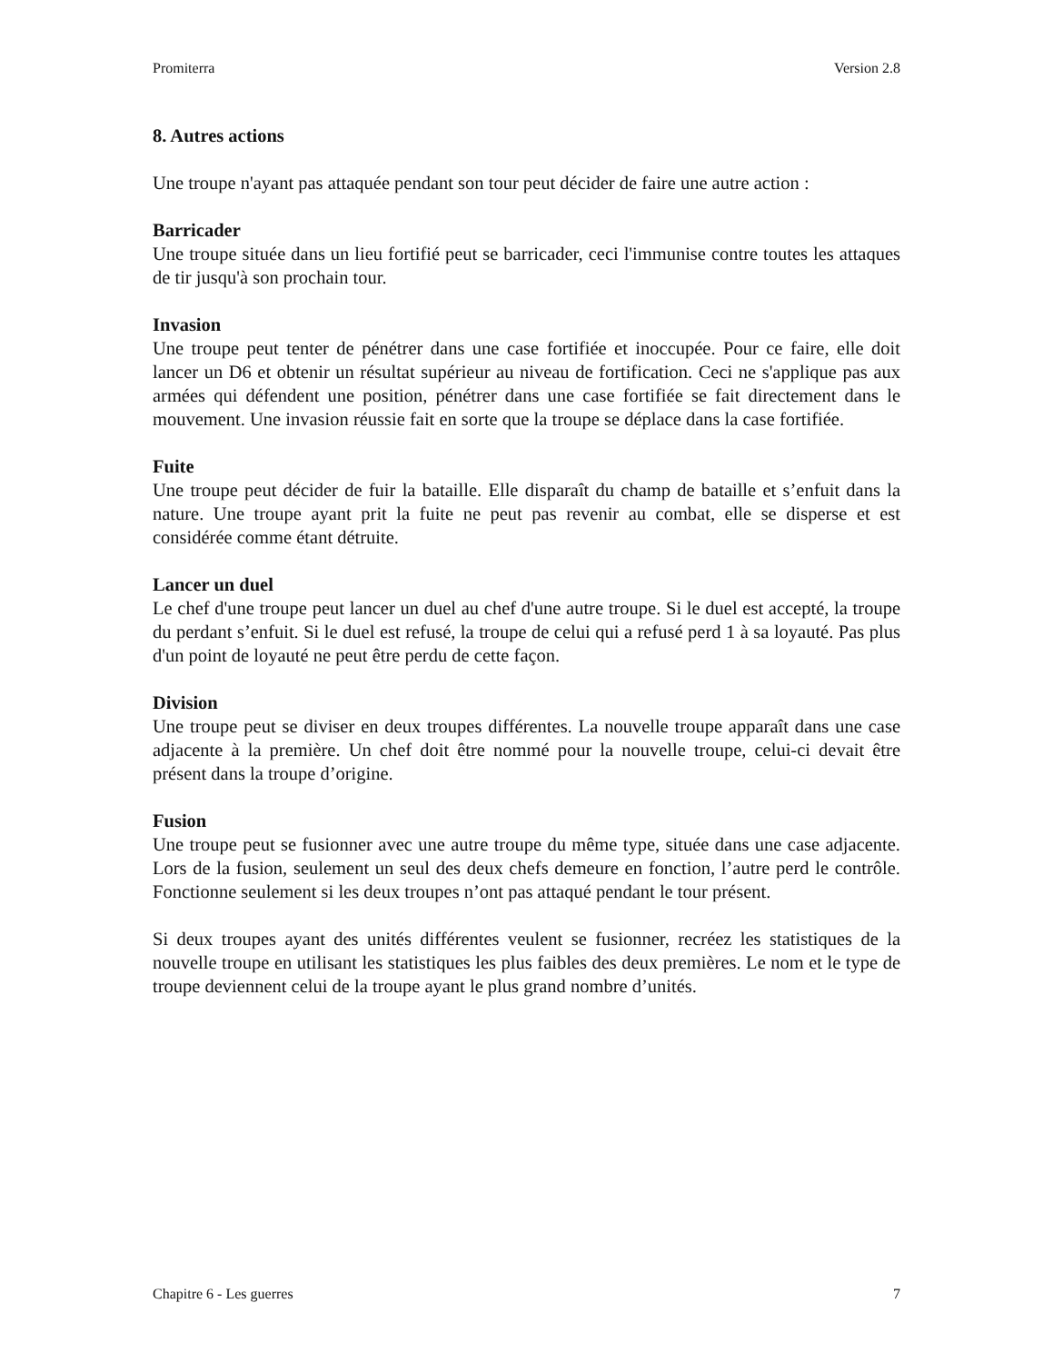Promiterra Version 2.8
8. Autres actions
Une troupe n'ayant pas attaquée pendant son tour peut décider de faire une autre action :
Barricader
Une troupe située dans un lieu fortifié peut se barricader, ceci l'immunise contre toutes les attaques de tir jusqu'à son prochain tour.
Invasion
Une troupe peut tenter de pénétrer dans une case fortifiée et inoccupée. Pour ce faire, elle doit lancer un D6 et obtenir un résultat supérieur au niveau de fortification. Ceci ne s'applique pas aux armées qui défendent une position, pénétrer dans une case fortifiée se fait directement dans le mouvement. Une invasion réussie fait en sorte que la troupe se déplace dans la case fortifiée.
Fuite
Une troupe peut décider de fuir la bataille. Elle disparaît du champ de bataille et s’enfuit dans la nature. Une troupe ayant prit la fuite ne peut pas revenir au combat, elle se disperse et est considérée comme étant détruite.
Lancer un duel
Le chef d'une troupe peut lancer un duel au chef d'une autre troupe. Si le duel est accepté, la troupe du perdant s’enfuit. Si le duel est refusé, la troupe de celui qui a refusé perd 1 à sa loyauté. Pas plus d'un point de loyauté ne peut être perdu de cette façon.
Division
Une troupe peut se diviser en deux troupes différentes. La nouvelle troupe apparaît dans une case adjacente à la première. Un chef doit être nommé pour la nouvelle troupe, celui-ci devait être présent dans la troupe d’origine.
Fusion
Une troupe peut se fusionner avec une autre troupe du même type, située dans une case adjacente. Lors de la fusion, seulement un seul des deux chefs demeure en fonction, l’autre perd le contrôle. Fonctionne seulement si les deux troupes n’ont pas attaqué pendant le tour présent.
Si deux troupes ayant des unités différentes veulent se fusionner, recréez les statistiques de la nouvelle troupe en utilisant les statistiques les plus faibles des deux premières. Le nom et le type de troupe deviennent celui de la troupe ayant le plus grand nombre d’unités.
Chapitre 6 - Les guerres 7